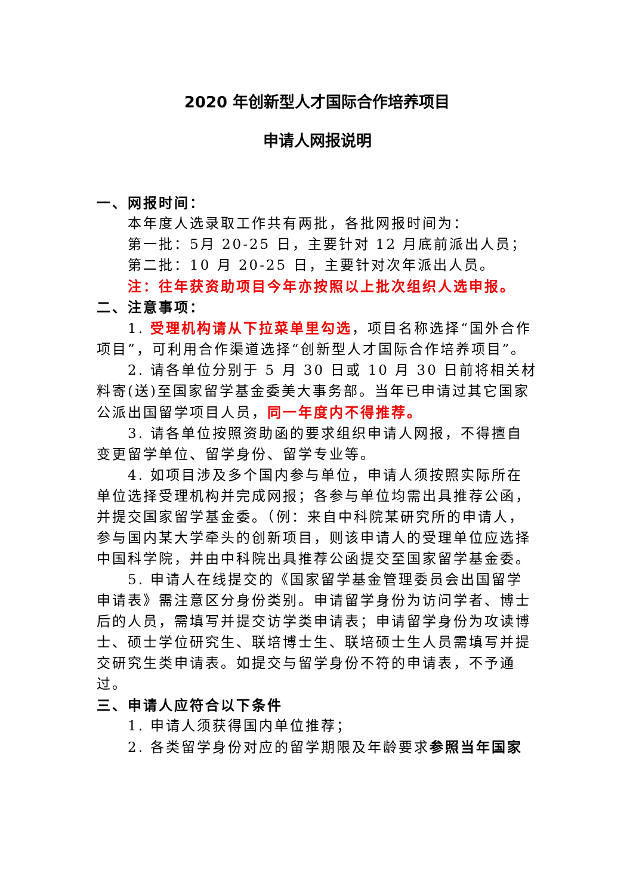2020 年创新型人才国际合作培养项目
申请人网报说明
一、网报时间：
本年度人选录取工作共有两批，各批网报时间为：
第一批：5月 20-25 日，主要针对 12 月底前派出人员；
第二批：10 月 20-25 日，主要针对次年派出人员。
注：往年获资助项目今年亦按照以上批次组织人选申报。
二、注意事项：
1. 受理机构请从下拉菜单里勾选，项目名称选择“国外合作项目”，可利用合作渠道选择“创新型人才国际合作培养项目”。
2. 请各单位分别于 5 月 30 日或 10 月 30 日前将相关材料寄(送)至国家留学基金委美大事务部。当年已申请过其它国家公派出国留学项目人员，同一年度内不得推荐。
3. 请各单位按照资助函的要求组织申请人网报，不得擅自变更留学单位、留学身份、留学专业等。
4. 如项目涉及多个国内参与单位，申请人须按照实际所在单位选择受理机构并完成网报；各参与单位均需出具推荐公函，并提交国家留学基金委。（例：来自中科院某研究所的申请人，参与国内某大学牵头的创新项目，则该申请人的受理单位应选择中国科学院，并由中科院出具推荐公函提交至国家留学基金委。
5. 申请人在线提交的《国家留学基金管理委员会出国留学申请表》需注意区分身份类别。申请留学身份为访问学者、博士后的人员，需填写并提交访学类申请表；申请留学身份为攻读博士、硕士学位研究生、联培博士生、联培硕士生人员需填写并提交研究生类申请表。如提交与留学身份不符的申请表，不予通过。
三、申请人应符合以下条件
1. 申请人须获得国内单位推荐；
2. 各类留学身份对应的留学期限及年龄要求参照当年国家